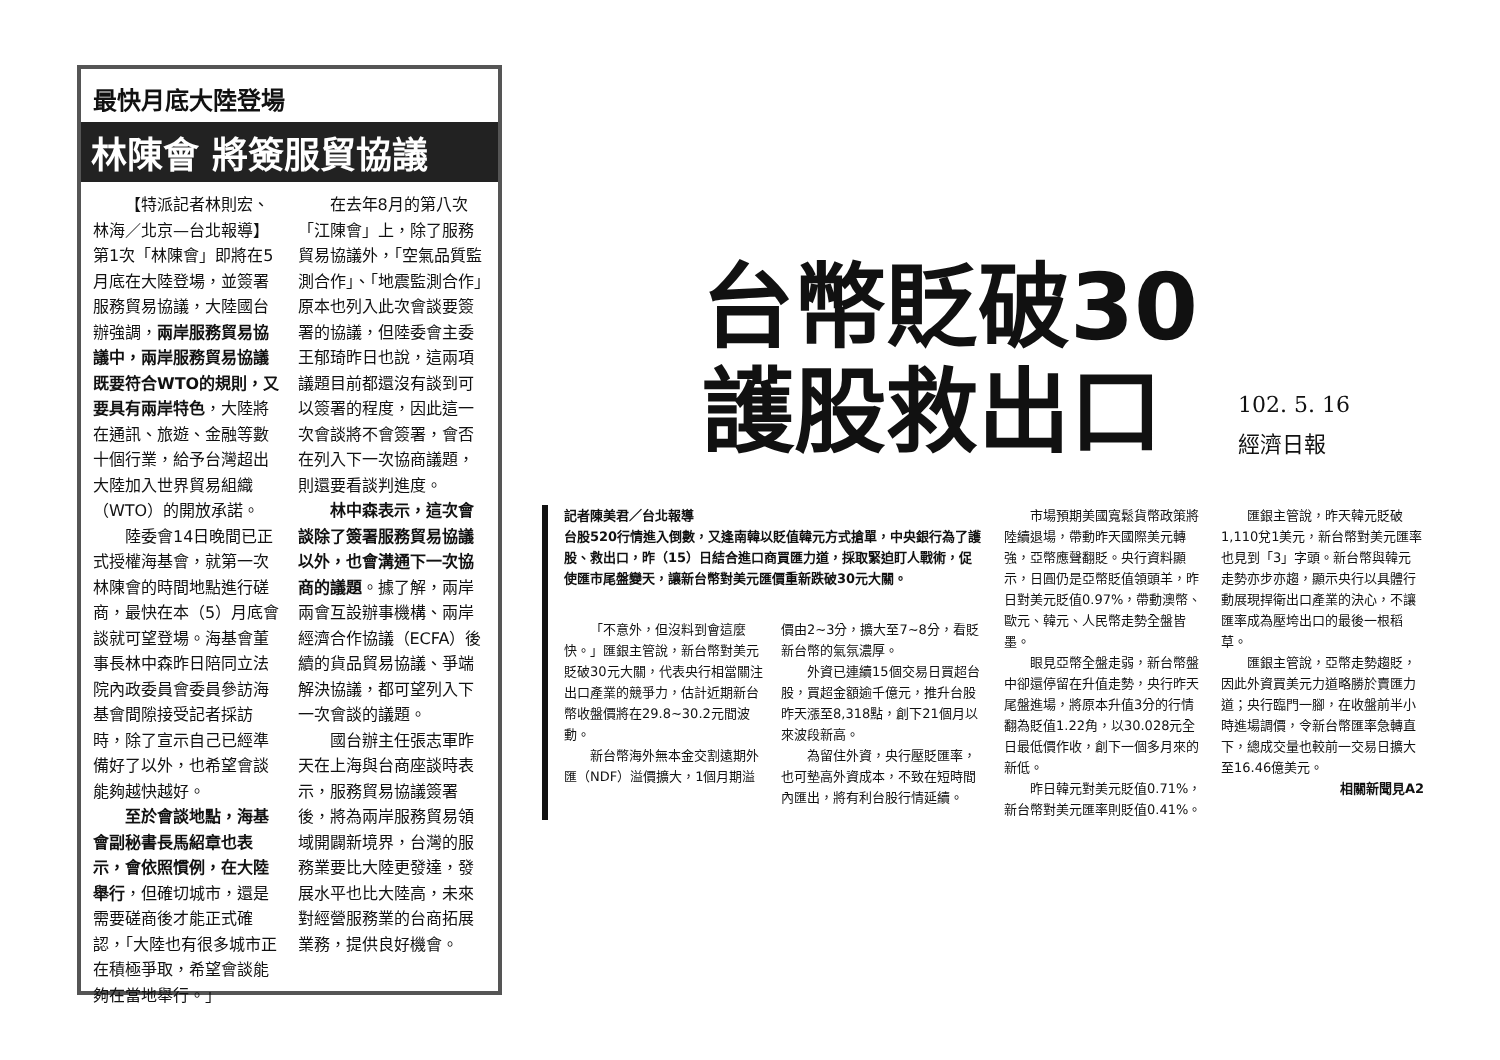最快月底大陸登場
林陳會 將簽服貿協議
【特派記者林則宏、林海／北京—台北報導】第1次「林陳會」即將在5月底在大陸登場，並簽署服務貿易協議，大陸國台辦強調，兩岸服務貿易協議中，兩岸服務貿易協議既要符合WTO的規則，又要具有兩岸特色，大陸將在通訊、旅遊、金融等數十個行業，給予台灣超出大陸加入世界貿易組織（WTO）的開放承諾。
陸委會14日晚間已正式授權海基會，就第一次林陳會的時間地點進行磋商，最快在本（5）月底會談就可望登場。海基會董事長林中森昨日陪同立法院內政委員會委員參訪海基會間隙接受記者採訪時，除了宣示自己已經準備好了以外，也希望會談能夠越快越好。
至於會談地點，海基會副秘書長馬紹章也表示，會依照慣例，在大陸舉行，但確切城市，還是需要磋商後才能正式確認，「大陸也有很多城市正在積極爭取，希望會談能夠在當地舉行。」
在去年8月的第八次「江陳會」上，除了服務貿易協議外，「空氣品質監測合作」、「地震監測合作」原本也列入此次會談要簽署的協議，但陸委會主委王郁琦昨日也說，這兩項議題目前都還沒有談到可以簽署的程度，因此這一次會談將不會簽署，會否在列入下一次協商議題，則還要看談判進度。
林中森表示，這次會談除了簽署服務貿易協議以外，也會溝通下一次協商的議題。據了解，兩岸兩會互設辦事機構、兩岸經濟合作協議（ECFA）後續的貨品貿易協議、爭端解決協議，都可望列入下一次會談的議題。
國台辦主任張志軍昨天在上海與台商座談時表示，服務貿易協議簽署後，將為兩岸服務貿易領域開闢新境界，台灣的服務業要比大陸更發達，發展水平也比大陸高，未來對經營服務業的台商拓展業務，提供良好機會。
台幣貶破30
護股救出口
102. 5. 16
經濟日報
記者陳美君／台北報導
台股520行情進入倒數，又逢南韓以貶值韓元方式搶單，中央銀行為了護股、救出口，昨（15）日結合進口商買匯力道，採取緊迫盯人戰術，促使匯市尾盤變天，讓新台幣對美元匯價重新跌破30元大關。
「不意外，但沒料到會這麼快。」匯銀主管說，新台幣對美元貶破30元大關，代表央行相當關注出口產業的競爭力，估計近期新台幣收盤價將在29.8~30.2元間波動。
新台幣海外無本金交割遠期外匯（NDF）溢價擴大，1個月期溢價由2~3分，擴大至7~8分，看貶新台幣的氣氛濃厚。
外資已連續15個交易日買超台股，買超金額逾千億元，推升台股昨天漲至8,318點，創下21個月以來波段新高。
為留住外資，央行壓貶匯率，也可墊高外資成本，不致在短時間內匯出，將有利台股行情延續。
市場預期美國寬鬆貨幣政策將陸續退場，帶動昨天國際美元轉強，亞幣應聲翻貶。央行資料顯示，日圓仍是亞幣貶值領頭羊，昨日對美元貶值0.97%，帶動澳幣、歐元、韓元、人民幣走勢全盤皆墨。
眼見亞幣全盤走弱，新台幣盤中卻還停留在升值走勢，央行昨天尾盤進場，將原本升值3分的行情翻為貶值1.22角，以30.028元全日最低價作收，創下一個多月來的新低。
昨日韓元對美元貶值0.71%，新台幣對美元匯率則貶值0.41%。
匯銀主管說，昨天韓元貶破1,110兌1美元，新台幣對美元匯率也見到「3」字頭。新台幣與韓元走勢亦步亦趨，顯示央行以具體行動展現捍衛出口產業的決心，不讓匯率成為壓垮出口的最後一根稻草。
匯銀主管說，亞幣走勢趨貶，因此外資買美元力道略勝於賣匯力道；央行臨門一腳，在收盤前半小時進場調價，令新台幣匯率急轉直下，總成交量也較前一交易日擴大至16.46億美元。
相關新聞見A2